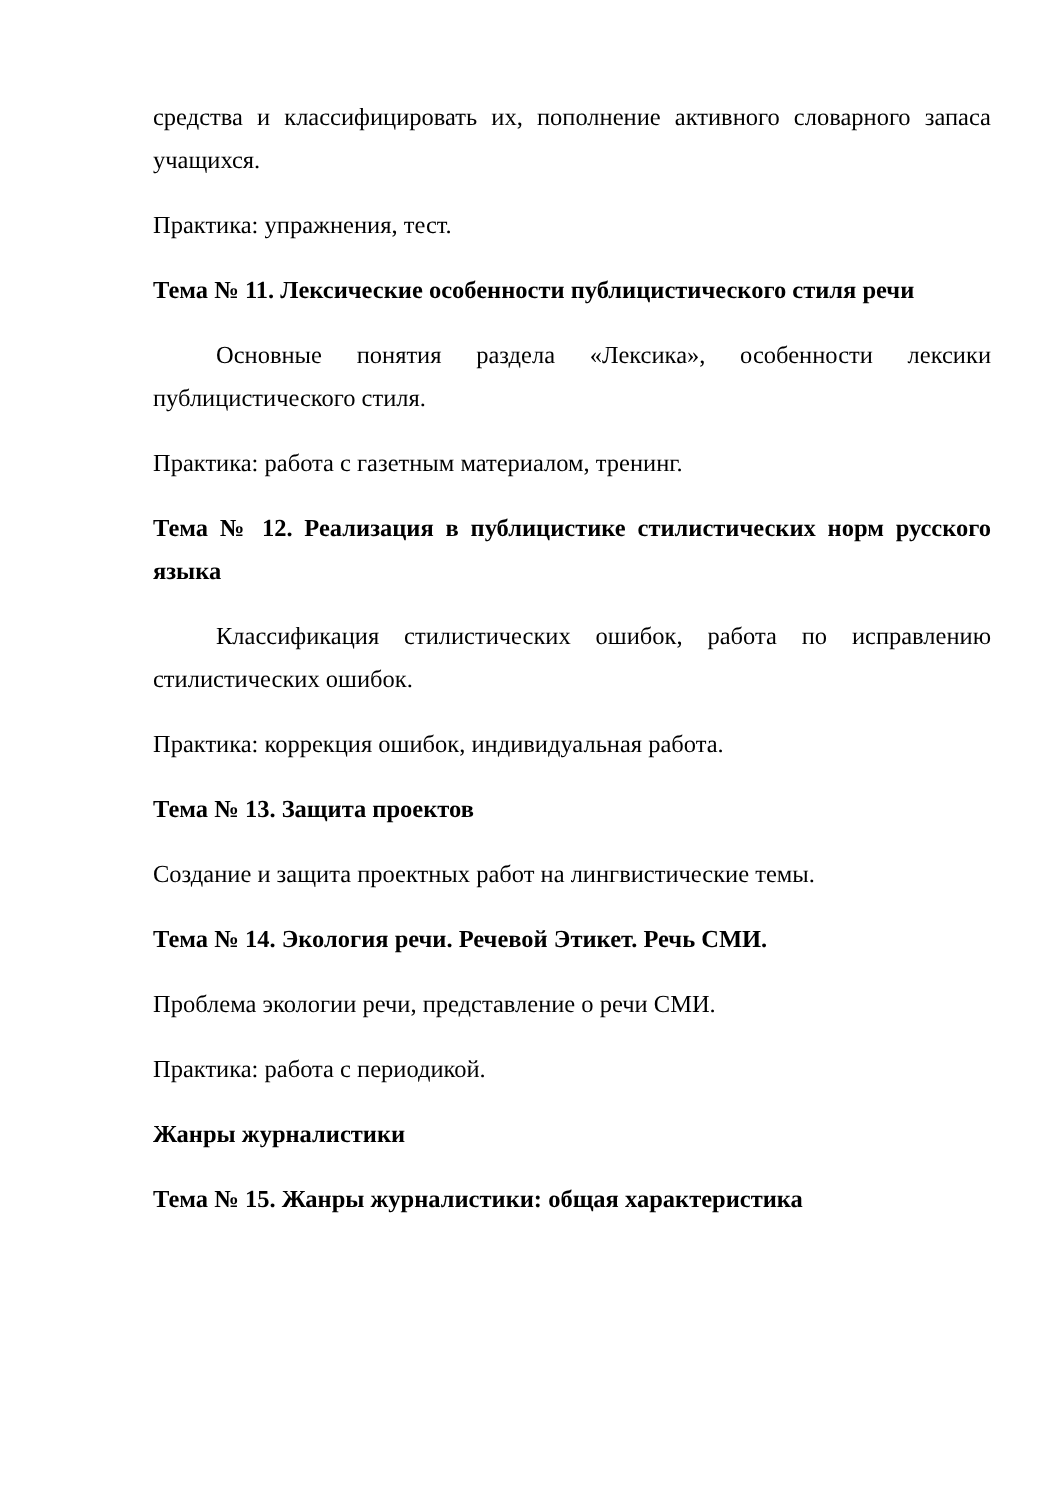средства и классифицировать их, пополнение активного словарного запаса учащихся.
Практика: упражнения, тест.
Тема № 11. Лексические особенности публицистического стиля речи
Основные понятия раздела «Лексика», особенности лексики публицистического стиля.
Практика: работа с газетным материалом, тренинг.
Тема № 12. Реализация в публицистике стилистических норм русского языка
Классификация стилистических ошибок, работа по исправлению стилистических ошибок.
Практика: коррекция ошибок, индивидуальная работа.
Тема № 13. Защита проектов
Создание и защита проектных работ на лингвистические темы.
Тема № 14. Экология речи. Речевой Этикет. Речь СМИ.
Проблема экологии речи, представление о речи СМИ.
Практика: работа с периодикой.
Жанры журналистики
Тема № 15. Жанры журналистики: общая характеристика